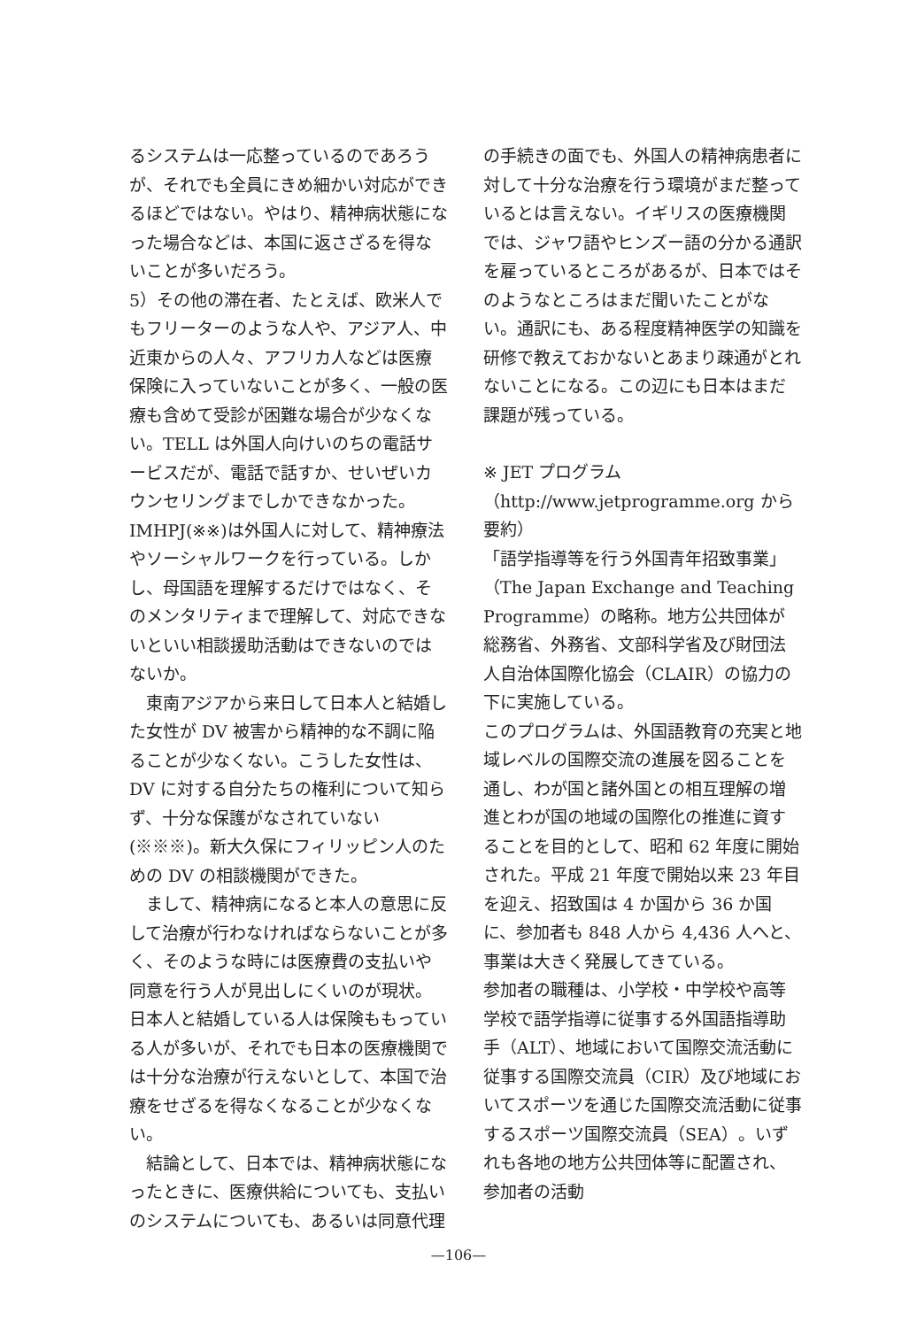るシステムは一応整っているのであろうが、それでも全員にきめ細かい対応ができるほどではない。やはり、精神病状態になった場合などは、本国に返さざるを得ないことが多いだろう。
5）その他の滞在者、たとえば、欧米人でもフリーターのような人や、アジア人、中近東からの人々、アフリカ人などは医療保険に入っていないことが多く、一般の医療も含めて受診が困難な場合が少なくない。TELL は外国人向けいのちの電話サービスだが、電話で話すか、せいぜいカウンセリングまでしかできなかった。IMHPJ(※※)は外国人に対して、精神療法やソーシャルワークを行っている。しかし、母国語を理解するだけではなく、そのメンタリティまで理解して、対応できないといい相談援助活動はできないのではないか。
東南アジアから来日して日本人と結婚した女性が DV 被害から精神的な不調に陥ることが少なくない。こうした女性は、DV に対する自分たちの権利について知らず、十分な保護がなされていない(※※※)。新大久保にフィリッピン人のための DV の相談機関ができた。
まして、精神病になると本人の意思に反して治療が行わなければならないことが多く、そのような時には医療費の支払いや同意を行う人が見出しにくいのが現状。日本人と結婚している人は保険ももっている人が多いが、それでも日本の医療機関では十分な治療が行えないとして、本国で治療をせざるを得なくなることが少なくない。
結論として、日本では、精神病状態になったときに、医療供給についても、支払いのシステムについても、あるいは同意代理
の手続きの面でも、外国人の精神病患者に対して十分な治療を行う環境がまだ整っているとは言えない。イギリスの医療機関では、ジャワ語やヒンズー語の分かる通訳を雇っているところがあるが、日本ではそのようなところはまだ聞いたことがない。通訳にも、ある程度精神医学の知識を研修で教えておかないとあまり疎通がとれないことになる。この辺にも日本はまだ課題が残っている。
※ JET プログラム
（http://www.jetprogramme.org から要約）
「語学指導等を行う外国青年招致事業」（The Japan Exchange and Teaching Programme）の略称。地方公共団体が総務省、外務省、文部科学省及び財団法人自治体国際化協会（CLAIR）の協力の下に実施している。
このプログラムは、外国語教育の充実と地域レベルの国際交流の進展を図ることを通し、わが国と諸外国との相互理解の増進とわが国の地域の国際化の推進に資することを目的として、昭和 62 年度に開始された。平成 21 年度で開始以来 23 年目を迎え、招致国は 4 か国から 36 か国に、参加者も 848 人から 4,436 人へと、事業は大きく発展してきている。
参加者の職種は、小学校・中学校や高等学校で語学指導に従事する外国語指導助手（ALT）、地域において国際交流活動に従事する国際交流員（CIR）及び地域においてスポーツを通じた国際交流活動に従事するスポーツ国際交流員（SEA）。いずれも各地の地方公共団体等に配置され、参加者の活動
—106—